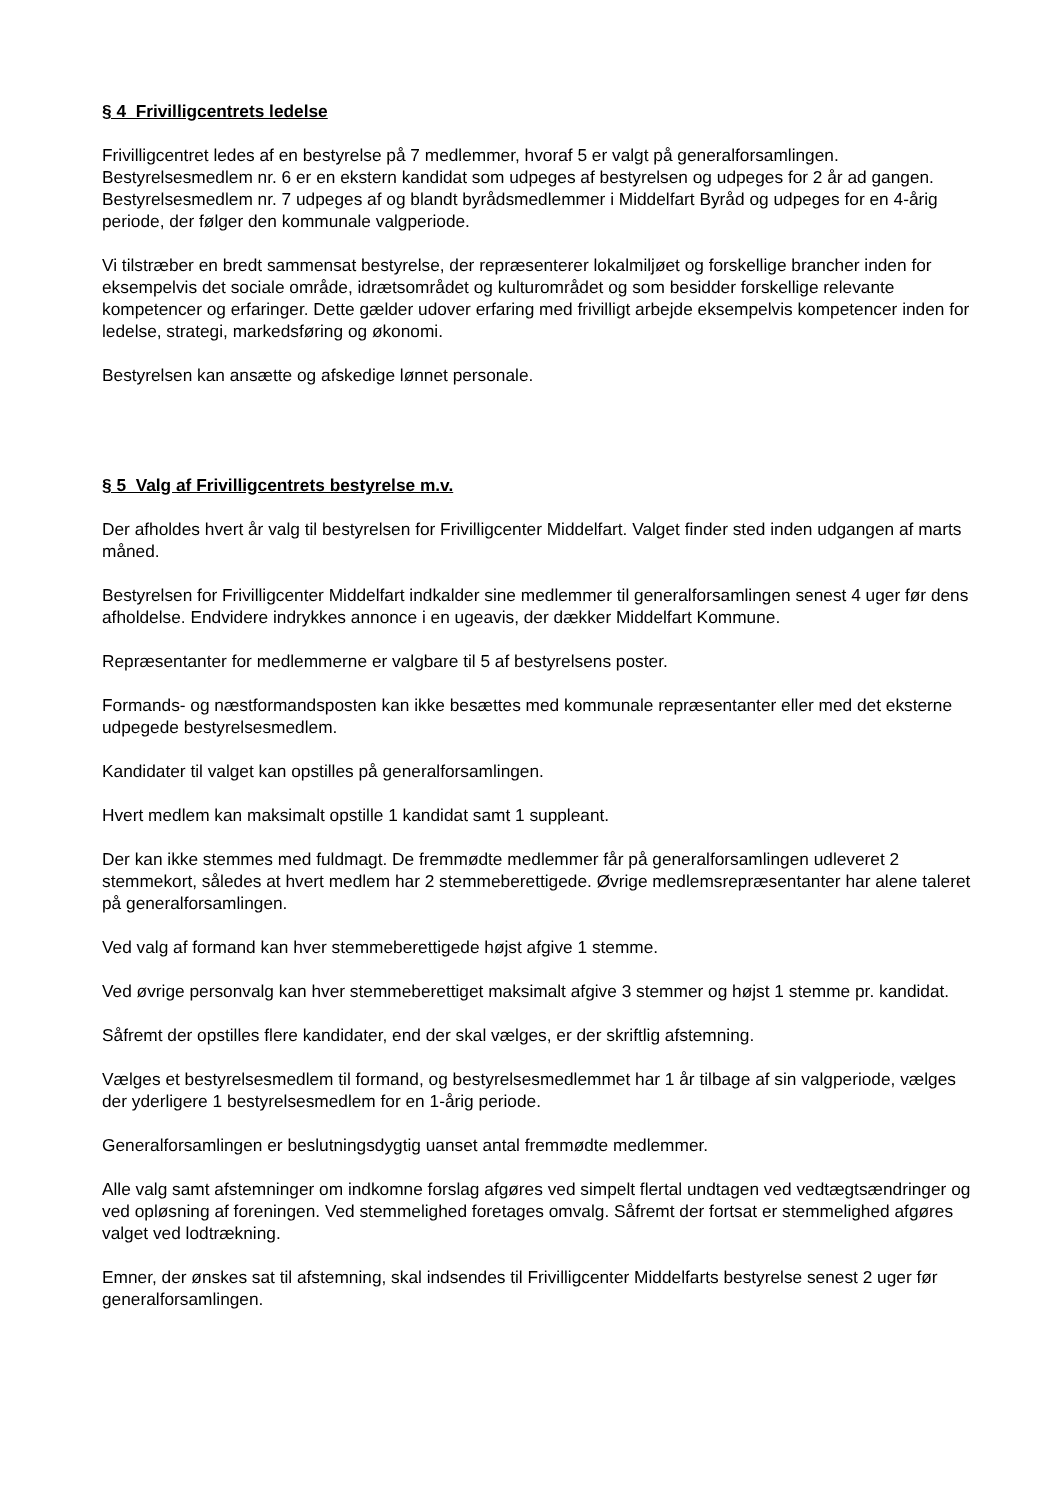§ 4 Frivilligcentrets ledelse
Frivilligcentret ledes af en bestyrelse på 7 medlemmer, hvoraf 5 er valgt på generalforsamlingen. Bestyrelsesmedlem nr. 6 er en ekstern kandidat som udpeges af bestyrelsen og udpeges for 2 år ad gangen. Bestyrelsesmedlem nr. 7 udpeges af og blandt byrådsmedlemmer i Middelfart Byråd og udpeges for en 4-årig periode, der følger den kommunale valgperiode.
Vi tilstræber en bredt sammensat bestyrelse, der repræsenterer lokalmiljøet og forskellige brancher inden for eksempelvis det sociale område, idrætsområdet og kulturområdet og som besidder forskellige relevante kompetencer og erfaringer. Dette gælder udover erfaring med frivilligt arbejde eksempelvis kompetencer inden for ledelse, strategi, markedsføring og økonomi.
Bestyrelsen kan ansætte og afskedige lønnet personale.
§ 5 Valg af Frivilligcentrets bestyrelse m.v.
Der afholdes hvert år valg til bestyrelsen for Frivilligcenter Middelfart. Valget finder sted inden udgangen af marts måned.
Bestyrelsen for Frivilligcenter Middelfart indkalder sine medlemmer til generalforsamlingen senest 4 uger før dens afholdelse. Endvidere indrykkes annonce i en ugeavis, der dækker Middelfart Kommune.
Repræsentanter for medlemmerne er valgbare til 5 af bestyrelsens poster.
Formands- og næstformandsposten kan ikke besættes med kommunale repræsentanter eller med det eksterne udpegede bestyrelsesmedlem.
Kandidater til valget kan opstilles på generalforsamlingen.
Hvert medlem kan maksimalt opstille 1 kandidat samt 1 suppleant.
Der kan ikke stemmes med fuldmagt. De fremmødte medlemmer får på generalforsamlingen udleveret 2 stemmekort, således at hvert medlem har 2 stemmeberettigede. Øvrige medlemsrepræsentanter har alene taleret på generalforsamlingen.
Ved valg af formand kan hver stemmeberettigede højst afgive 1 stemme.
Ved øvrige personvalg kan hver stemmeberettiget maksimalt afgive 3 stemmer og højst 1 stemme pr. kandidat.
Såfremt der opstilles flere kandidater, end der skal vælges, er der skriftlig afstemning.
Vælges et bestyrelsesmedlem til formand, og bestyrelsesmedlemmet har 1 år tilbage af sin valgperiode, vælges der yderligere 1 bestyrelsesmedlem for en 1-årig periode.
Generalforsamlingen er beslutningsdygtig uanset antal fremmødte medlemmer.
Alle valg samt afstemninger om indkomne forslag afgøres ved simpelt flertal undtagen ved vedtægtsændringer og ved opløsning af foreningen. Ved stemmelighed foretages omvalg. Såfremt der fortsat er stemmelighed afgøres valget ved lodtrækning.
Emner, der ønskes sat til afstemning, skal indsendes til Frivilligcenter Middelfarts bestyrelse senest 2 uger før generalforsamlingen.